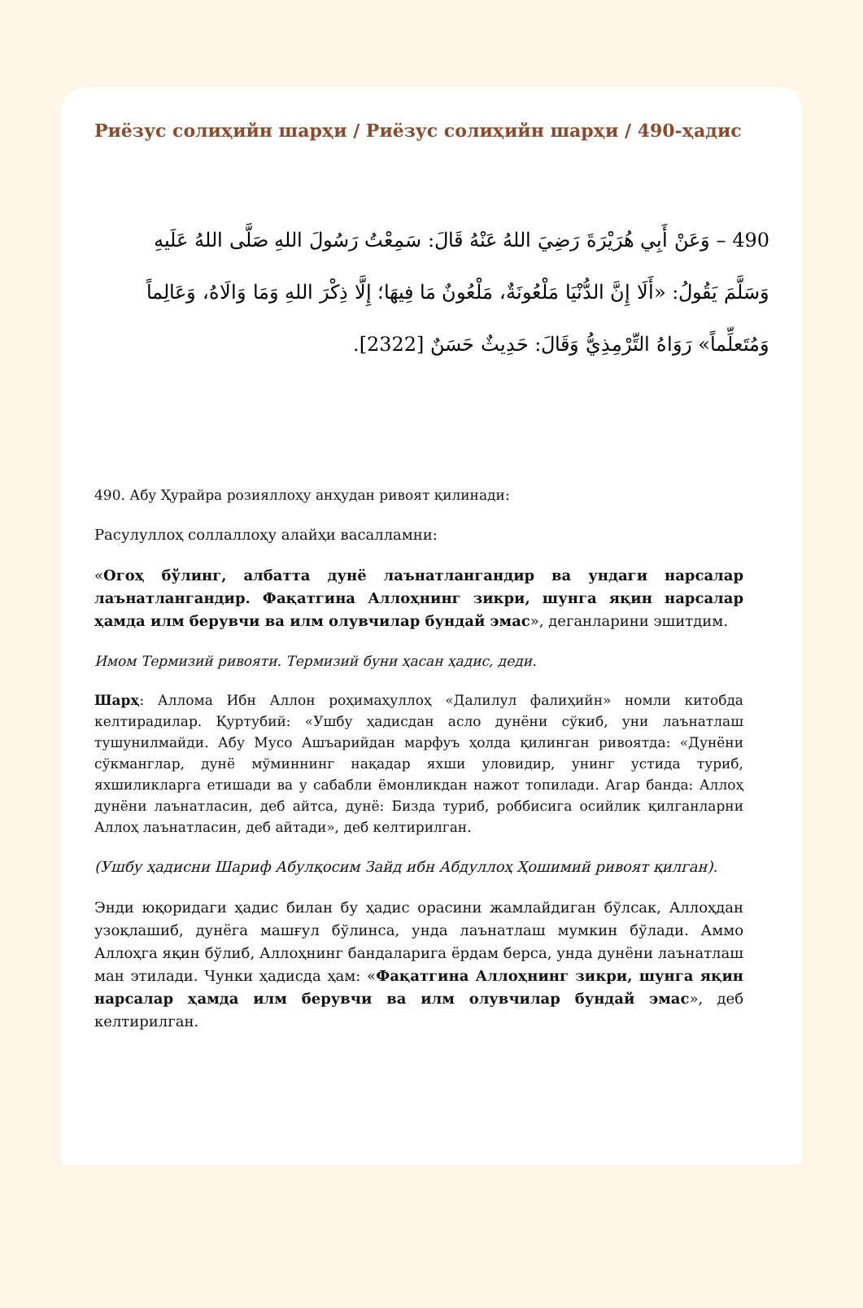Риёзус солиҳийн шарҳи / Риёзус солиҳийн шарҳи / 490-ҳадис
490 – وَعَنْ أَبِي هُرَيْرَةَ رَضِيَ اللهُ عَنْهُ قَالَ: سَمِعْتُ رَسُولَ اللهِ صَلَّى اللهُ عَلَيهِ وَسَلَّمَ يَقُولُ: «أَلَا إِنَّ الدُّنْيَا مَلْعُونَةٌ، مَلْعُونٌ مَا فِيهَا؛ إِلَّا ذِكْرَ اللهِ وَمَا وَالَاهُ، وَعَالِماً وَمُتَعلِّماً» رَوَاهُ التِّرْمِذِيُّ وَقَالَ: حَدِيثٌ حَسَنٌ [2322].
490. Абу Ҳурайра розияллоҳу анҳудан ривоят қилинади:
Расулуллоҳ соллаллоҳу алайҳи васалламни:
«Огоҳ бўлинг, албатта дунё лаънатлангандир ва ундаги нарсалар лаънатлангандир. Фақатгина Аллоҳнинг зикри, шунга яқин нарсалар ҳамда илм берувчи ва илм олувчилар бундай эмас», деганларини эшитдим.
Имом Термизий ривояти. Термизий буни ҳасан ҳадис, деди.
Шарҳ: Аллома Ибн Аллон роҳимаҳуллоҳ «Далилул фалиҳийн» номли китобда келтирадилар. Қуртубий: «Ушбу ҳадисдан асло дунёни сўкиб, уни лаънатлаш тушунилмайди. Абу Мусо Ашъарийдан марфуъ ҳолда қилинган ривоятда: «Дунёни сўкманглар, дунё мўминнинг нақадар яхши уловидир, унинг устида туриб, яхшиликларга етишади ва у сабабли ёмонликдан нажот топилади. Агар банда: Аллоҳ дунёни лаънатласин, деб айтса, дунё: Бизда туриб, роббисига осийлик қилганларни Аллоҳ лаънатласин, деб айтади», деб келтирилган.
(Ушбу ҳадисни Шариф Абулқосим Зайд ибн Абдуллоҳ Ҳошимий ривоят қилган).
Энди юқоридаги ҳадис билан бу ҳадис орасини жамлайдиган бўлсак, Аллоҳдан узоқлашиб, дунёга машғул бўлинса, унда лаънатлаш мумкин бўлади. Аммо Аллоҳга яқин бўлиб, Аллоҳнинг бандаларига ёрдам берса, унда дунёни лаънатлаш ман этилади. Чунки ҳадисда ҳам: «Фақатгина Аллоҳнинг зикри, шунга яқин нарсалар ҳамда илм берувчи ва илм олувчилар бундай эмас», деб келтирилган.